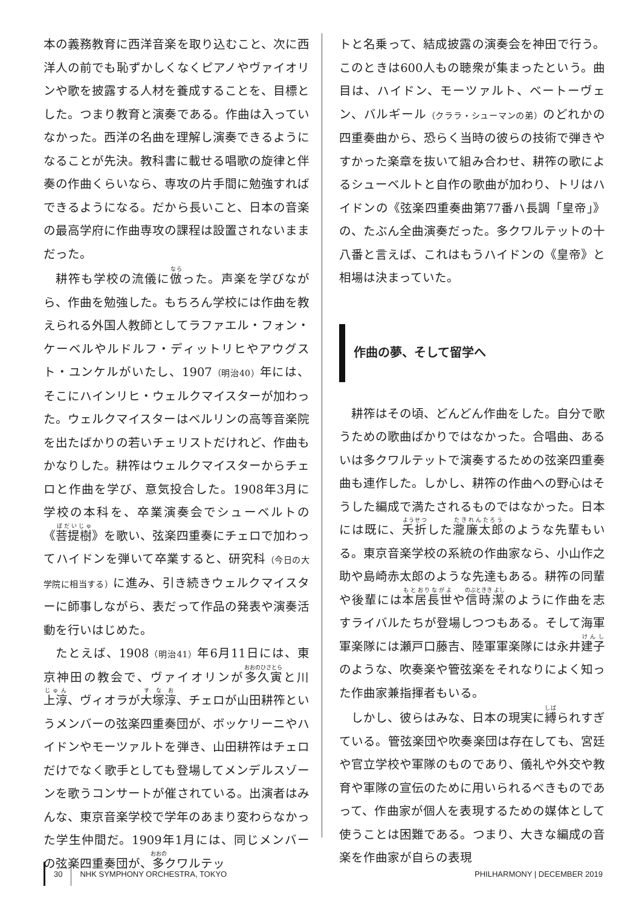本の義務教育に西洋音楽を取り込むこと、次に西洋人の前でも恥ずかしくなくピアノやヴァイオリンや歌を披露する人材を養成することを、目標とした。つまり教育と演奏である。作曲は入っていなかった。西洋の名曲を理解し演奏できるようになることが先決。教科書に載せる唱歌の旋律と伴奏の作曲くらいなら、専攻の片手間に勉強すればできるようになる。だから長いこと、日本の音楽の最高学府に作曲専攻の課程は設置されないままだった。
耕筰も学校の流儀に倣った。声楽を学びながら、作曲を勉強した。もちろん学校には作曲を教えられる外国人教師としてラファエル・フォン・ケーベルやルドルフ・ディットリヒやアウグスト・ユンケルがいたし、1907（明治40）年には、そこにハインリヒ・ウェルクマイスターが加わった。ウェルクマイスターはベルリンの高等音楽院を出たばかりの若いチェリストだけれど、作曲もかなりした。耕筰はウェルクマイスターからチェロと作曲を学び、意気投合した。1908年3月に学校の本科を、卒業演奏会でシューベルトの《菩提樹》を歌い、弦楽四重奏にチェロで加わってハイドンを弾いて卒業すると、研究科（今日の大学院に相当する）に進み、引き続きウェルクマイスターに師事しながら、表だって作品の発表や演奏活動を行いはじめた。
たとえば、1908（明治41）年6月11日には、東京神田の教会で、ヴァイオリンが多久寅と川上淳、ヴィオラが大塚淳、チェロが山田耕筰というメンバーの弦楽四重奏団が、ボッケリーニやハイドンやモーツァルトを弾き、山田耕筰はチェロだけでなく歌手としても登場してメンデルスゾーンを歌うコンサートが催されている。出演者はみんな、東京音楽学校で学年のあまり変わらなかった学生仲間だ。1909年1月には、同じメンバーの弦楽四重奏団が、多クワルテッ
トと名乗って、結成披露の演奏会を神田で行う。このときは600人もの聴衆が集まったという。曲目は、ハイドン、モーツァルト、ベートーヴェン、バルギール（クララ・シューマンの弟）のどれかの四重奏曲から、恐らく当時の彼らの技術で弾きやすかった楽章を抜いて組み合わせ、耕筰の歌によるシューベルトと自作の歌曲が加わり、トリはハイドンの《弦楽四重奏曲第77番ハ長調「皇帝」》の、たぶん全曲演奏だった。多クワルテットの十八番と言えば、これはもうハイドンの《皇帝》と相場は決まっていた。
作曲の夢、そして留学へ
耕筰はその頃、どんどん作曲をした。自分で歌うための歌曲ばかりではなかった。合唱曲、あるいは多クワルテットで演奏するための弦楽四重奏曲も連作した。しかし、耕筰の作曲への野心はそうした編成で満たされるものではなかった。日本には既に、夭折した瀧廉太郎のような先輩もいる。東京音楽学校の系統の作曲家なら、小山作之助や島崎赤太郎のような先達もある。耕筰の同輩や後輩には本居長世や信時潔のように作曲を志すライバルたちが登場しつつもある。そして海軍軍楽隊には瀬戸口藤吉、陸軍軍楽隊には永井建子のような、吹奏楽や管弦楽をそれなりによく知った作曲家兼指揮者もいる。
しかし、彼らはみな、日本の現実に縛られすぎている。管弦楽団や吹奏楽団は存在しても、宮廷や官立学校や軍隊のものであり、儀礼や外交や教育や軍隊の宣伝のために用いられるべきものであって、作曲家が個人を表現するための媒体として使うことは困難である。つまり、大きな編成の音楽を作曲家が自らの表現
30 NHK SYMPHONY ORCHESTRA, TOKYO PHILHARMONY | DECEMBER 2019